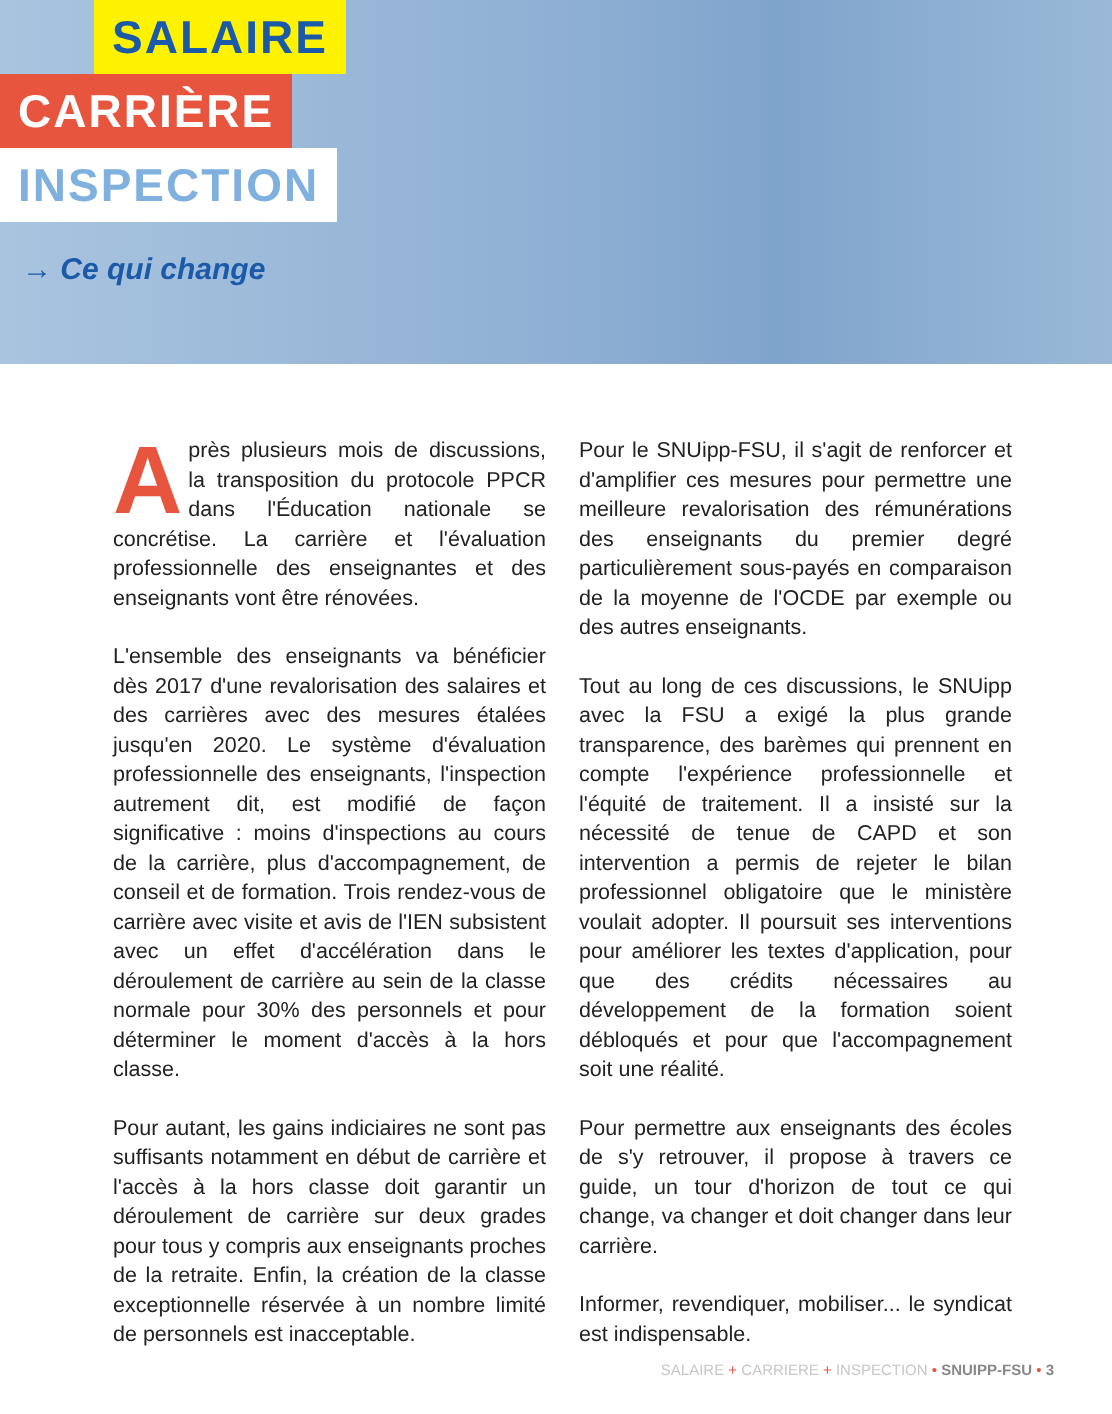SALAIRE
CARRIÈRE
INSPECTION
→ Ce qui change
Après plusieurs mois de discussions, la transposition du protocole PPCR dans l'Éducation nationale se concrétise. La carrière et l'évaluation professionnelle des enseignantes et des enseignants vont être rénovées.
L'ensemble des enseignants va bénéficier dès 2017 d'une revalorisation des salaires et des carrières avec des mesures étalées jusqu'en 2020. Le système d'évaluation professionnelle des enseignants, l'inspection autrement dit, est modifié de façon significative : moins d'inspections au cours de la carrière, plus d'accompagnement, de conseil et de formation. Trois rendez-vous de carrière avec visite et avis de l'IEN subsistent avec un effet d'accélération dans le déroulement de carrière au sein de la classe normale pour 30% des personnels et pour déterminer le moment d'accès à la hors classe.
Pour autant, les gains indiciaires ne sont pas suffisants notamment en début de carrière et l'accès à la hors classe doit garantir un déroulement de carrière sur deux grades pour tous y compris aux enseignants proches de la retraite. Enfin, la création de la classe exceptionnelle réservée à un nombre limité de personnels est inacceptable.
Pour le SNUipp-FSU, il s'agit de renforcer et d'amplifier ces mesures pour permettre une meilleure revalorisation des rémunérations des enseignants du premier degré particulièrement sous-payés en comparaison de la moyenne de l'OCDE par exemple ou des autres enseignants.
Tout au long de ces discussions, le SNUipp avec la FSU a exigé la plus grande transparence, des barèmes qui prennent en compte l'expérience professionnelle et l'équité de traitement. Il a insisté sur la nécessité de tenue de CAPD et son intervention a permis de rejeter le bilan professionnel obligatoire que le ministère voulait adopter. Il poursuit ses interventions pour améliorer les textes d'application, pour que des crédits nécessaires au développement de la formation soient débloqués et pour que l'accompagnement soit une réalité.
Pour permettre aux enseignants des écoles de s'y retrouver, il propose à travers ce guide, un tour d'horizon de tout ce qui change, va changer et doit changer dans leur carrière.
Informer, revendiquer, mobiliser... le syndicat est indispensable.
SALAIRE + CARRIERE + INSPECTION • SNUIPP-FSU • 3